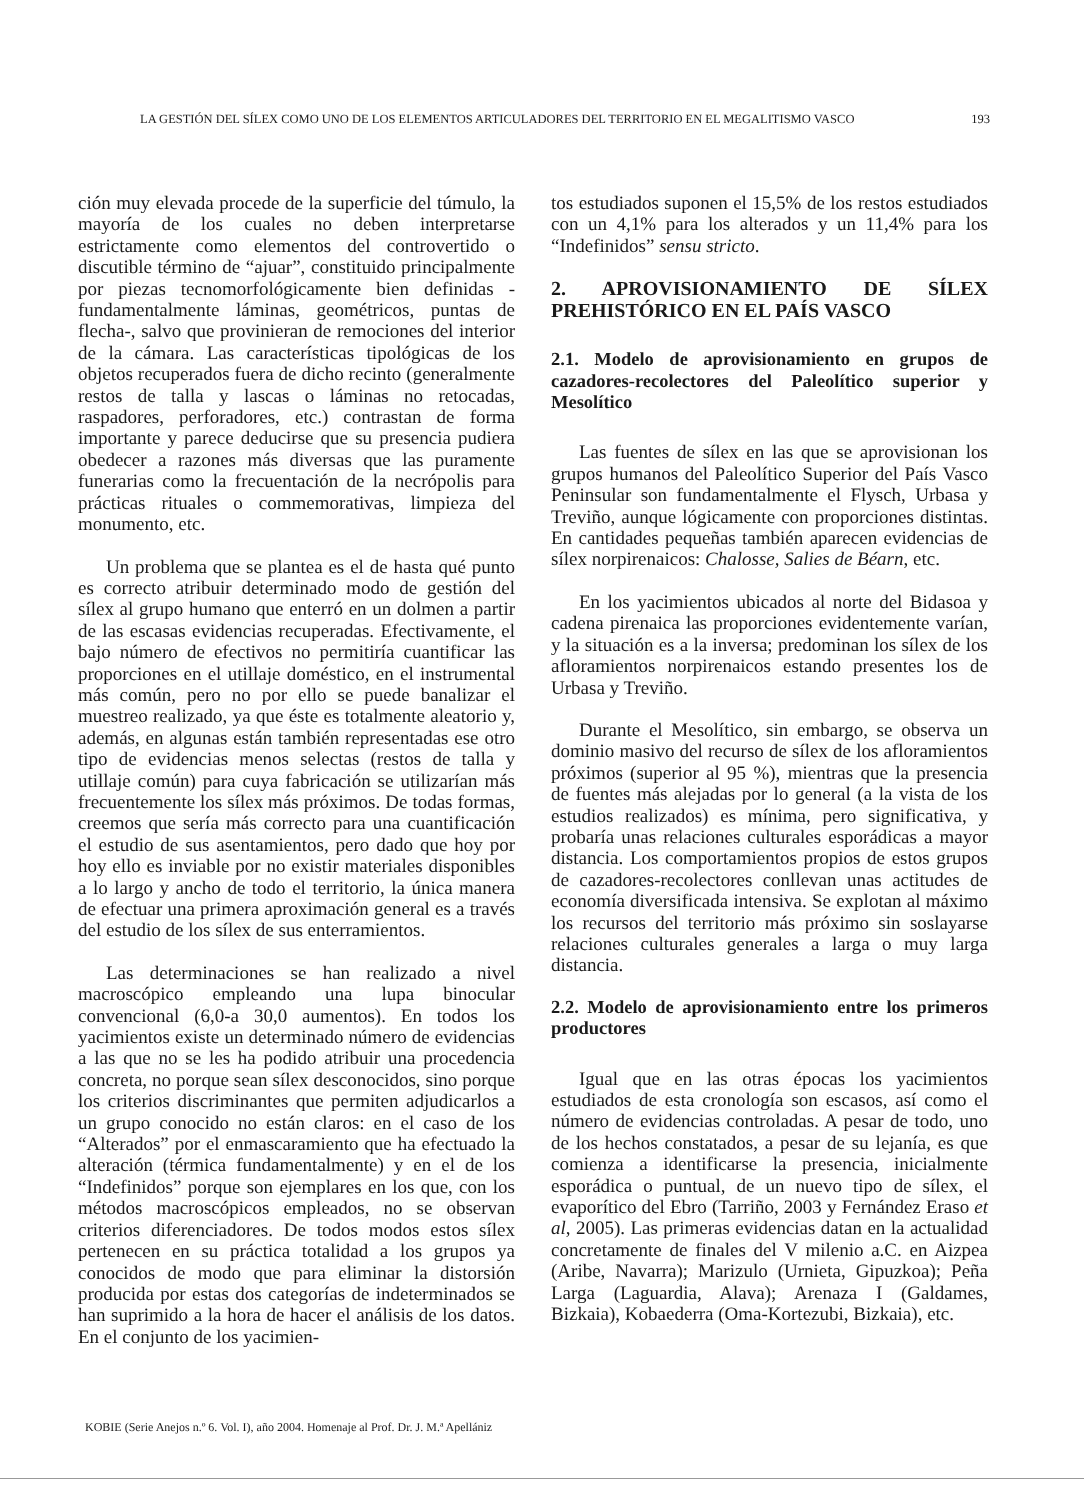LA GESTIÓN DEL SÍLEX COMO UNO DE LOS ELEMENTOS ARTICULADORES DEL TERRITORIO EN EL MEGALITISMO VASCO 193
ción muy elevada procede de la superficie del túmulo, la mayoría de los cuales no deben interpretarse estrictamente como elementos del controvertido o discutible término de “ajuar”, constituido principalmente por piezas tecnomorfológicamente bien definidas -fundamentalmente láminas, geométricos, puntas de flecha-, salvo que provinieran de remociones del interior de la cámara. Las características tipológicas de los objetos recuperados fuera de dicho recinto (generalmente restos de talla y lascas o láminas no retocadas, raspadores, perforadores, etc.) contrastan de forma importante y parece deducirse que su presencia pudiera obedecer a razones más diversas que las puramente funerarias como la frecuentación de la necrópolis para prácticas rituales o commemorativas, limpieza del monumento, etc.
Un problema que se plantea es el de hasta qué punto es correcto atribuir determinado modo de gestión del sílex al grupo humano que enterró en un dolmen a partir de las escasas evidencias recuperadas. Efectivamente, el bajo número de efectivos no permitiría cuantificar las proporciones en el utillaje doméstico, en el instrumental más común, pero no por ello se puede banalizar el muestreo realizado, ya que éste es totalmente aleatorio y, además, en algunas están también representadas ese otro tipo de evidencias menos selectas (restos de talla y utillaje común) para cuya fabricación se utilizarían más frecuentemente los sílex más próximos. De todas formas, creemos que sería más correcto para una cuantificación el estudio de sus asentamientos, pero dado que hoy por hoy ello es inviable por no existir materiales disponibles a lo largo y ancho de todo el territorio, la única manera de efectuar una primera aproximación general es a través del estudio de los sílex de sus enterramientos.
Las determinaciones se han realizado a nivel macroscópico empleando una lupa binocular convencional (6,0-a 30,0 aumentos). En todos los yacimientos existe un determinado número de evidencias a las que no se les ha podido atribuir una procedencia concreta, no porque sean sílex desconocidos, sino porque los criterios discriminantes que permiten adjudicarlos a un grupo conocido no están claros: en el caso de los “Alterados” por el enmascaramiento que ha efectuado la alteración (térmica fundamentalmente) y en el de los “Indefinidos” porque son ejemplares en los que, con los métodos macroscópicos empleados, no se observan criterios diferenciadores. De todos modos estos sílex pertenecen en su práctica totalidad a los grupos ya conocidos de modo que para eliminar la distorsión producida por estas dos categorías de indeterminados se han suprimido a la hora de hacer el análisis de los datos. En el conjunto de los yacimien-
tos estudiados suponen el 15,5% de los restos estudiados con un 4,1% para los alterados y un 11,4% para los “Indefinidos” sensu stricto.
2. APROVISIONAMIENTO DE SÍLEX PREHISTÓRICO EN EL PAÍS VASCO
2.1. Modelo de aprovisionamiento en grupos de cazadores-recolectores del Paleolítico superior y Mesolítico
Las fuentes de sílex en las que se aprovisionan los grupos humanos del Paleolítico Superior del País Vasco Peninsular son fundamentalmente el Flysch, Urbasa y Treviño, aunque lógicamente con proporciones distintas. En cantidades pequeñas también aparecen evidencias de sílex norpirenaicos: Chalosse, Salies de Béarn, etc.
En los yacimientos ubicados al norte del Bidasoa y cadena pirenaica las proporciones evidentemente varían, y la situación es a la inversa; predominan los sílex de los afloramientos norpirenaicos estando presentes los de Urbasa y Treviño.
Durante el Mesolítico, sin embargo, se observa un dominio masivo del recurso de sílex de los afloramientos próximos (superior al 95 %), mientras que la presencia de fuentes más alejadas por lo general (a la vista de los estudios realizados) es mínima, pero significativa, y probaría unas relaciones culturales esporádicas a mayor distancia. Los comportamientos propios de estos grupos de cazadores-recolectores conllevan unas actitudes de economía diversificada intensiva. Se explotan al máximo los recursos del territorio más próximo sin soslayarse relaciones culturales generales a larga o muy larga distancia.
2.2. Modelo de aprovisionamiento entre los primeros productores
Igual que en las otras épocas los yacimientos estudiados de esta cronología son escasos, así como el número de evidencias controladas. A pesar de todo, uno de los hechos constatados, a pesar de su lejanía, es que comienza a identificarse la presencia, inicialmente esporádica o puntual, de un nuevo tipo de sílex, el evaporítico del Ebro (Tarriño, 2003 y Fernández Eraso et al, 2005). Las primeras evidencias datan en la actualidad concretamente de finales del V milenio a.C. en Aizpea (Aribe, Navarra); Marizulo (Urnieta, Gipuzkoa); Peña Larga (Laguardia, Alava); Arenaza I (Galdames, Bizkaia), Kobaederra (Oma-Kortezubi, Bizkaia), etc.
KOBIE (Serie Anejos n.º 6. Vol. I), año 2004. Homenaje al Prof. Dr. J. M.ª Apellániz